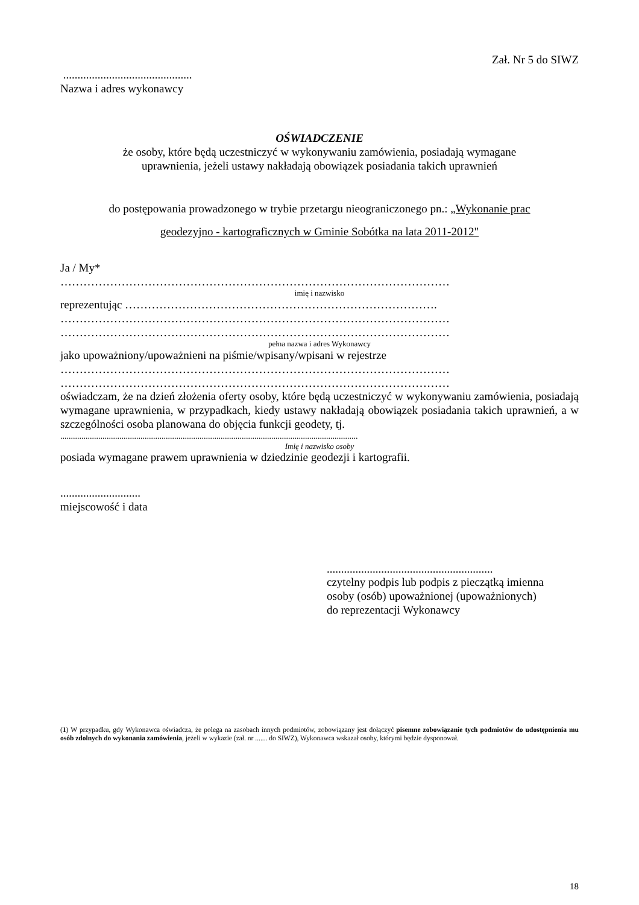Zał. Nr 5 do SIWZ
.............................................
Nazwa i adres wykonawcy
OŚWIADCZENIE
że osoby, które będą uczestniczyć w wykonywaniu zamówienia, posiadają wymagane
uprawnienia, jeżeli ustawy nakładają obowiązek posiadania takich uprawnień
do postępowania prowadzonego w trybie przetargu nieograniczonego pn.: „Wykonanie prac
geodezyjno - kartograficznych w Gminie Sobótka na lata 2011-2012"
Ja / My*
…………………………………………………………………………………………
imię i nazwisko
reprezentując ……………………………………………………………………….
…………………………………………………………………………………………
…………………………………………………………………………………………
pełna nazwa i adres Wykonawcy
jako upoważniony/upoważnieni na piśmie/wpisany/wpisani w rejestrze
…………………………………………………………………………………………
…………………………………………………………………………………………
oświadczam, że na dzień złożenia oferty osoby, które będą uczestniczyć w wykonywaniu zamówienia, posiadają wymagane uprawnienia, w przypadkach, kiedy ustawy nakładają obowiązek posiadania takich uprawnień, a w szczególności osoba planowana do objęcia funkcji geodety, tj.
.............................................................................................................................................
Imię i nazwisko osoby
posiada wymagane prawem uprawnienia w dziedzinie geodezji i kartografii.
............................
miejscowość i data
..........................................................
czytelny podpis lub podpis z pieczątką imienna
osoby (osób) upoważnionej (upoważnionych)
do reprezentacji Wykonawcy
(1) W przypadku, gdy Wykonawca oświadcza, że polega na zasobach innych podmiotów, zobowiązany jest dołączyć pisemne zobowiązanie tych podmiotów do udostępnienia mu osób zdolnych do wykonania zamówienia, jeżeli w wykazie (zał. nr ....... do SIWZ), Wykonawca wskazał osoby, którymi będzie dysponował.
18